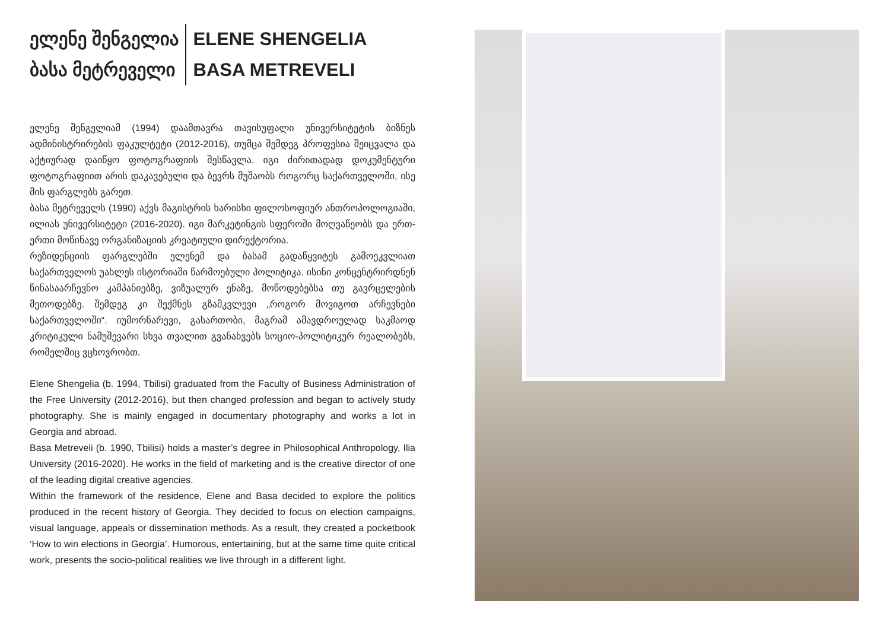ელენე შენგელია
ბასა მეტრეველი
ELENE SHENGELIA
BASA METREVELI
ელენე შენგელიამ (1994) დაამთავრა თავისუფალი უნივერსიტეტის ბიზნეს ადმინისტრირების ფაკულტეტი (2012-2016), თუმცა შემდეგ პროფესია შეიცვალა და აქტიურად დაიწყო ფოტოგრაფიის შესწავლა. იგი ძირითადად დოკუმენტური ფოტოგრაფიით არის დაკავებული და ბევრს მუშაობს როგორც საქართველოში, ისე მის ფარგლებს გარეთ.
ბასა მეტრეველს (1990) აქვს მაგისტრის ხარისხი ფილოსოფიურ ანთროპოლოგიაში, ილიას უნივერსიტეტი (2016-2020). იგი მარკეტინგის სფეროში მოღვაწეობს და ერთ-ერთი მოწინავე ორგანიზაციის კრეატიული დირექტორია.
რეზიდენციის ფარგლებში ელენემ და ბასამ გადაწყვიტეს გამოეკვლიათ საქართველოს უახლეს ისტორიაში წარმოებული პოლიტიკა. ისინი კონცენტრირდნენ წინასაარჩევნო კამპანიებზე, ვიზუალურ ენაზე, მოწოდებებსა თუ გავრცელების მეთოდებზე. შემდეგ კი შექმნეს გზამკვლევი „როგორ მოვიგოთ არჩევნები საქართველოში“. იუმორნარევი, გასართობი, მაგრამ ამავდროულად საკმაოდ კრიტიკული ნამუშევარი სხვა თვალით გვანახვებს სოციო-პოლიტიკურ რეალობებს, რომელშიც ვცხოვრობთ.
Elene Shengelia (b. 1994, Tbilisi) graduated from the Faculty of Business Administration of the Free University (2012-2016), but then changed profession and began to actively study photography. She is mainly engaged in documentary photography and works a lot in Georgia and abroad.
Basa Metreveli (b. 1990, Tbilisi) holds a master’s degree in Philosophical Anthropology, Ilia University (2016-2020). He works in the field of marketing and is the creative director of one of the leading digital creative agencies.
Within the framework of the residence, Elene and Basa decided to explore the politics produced in the recent history of Georgia. They decided to focus on election campaigns, visual language, appeals or dissemination methods. As a result, they created a pocketbook ‘How to win elections in Georgia’. Humorous, entertaining, but at the same time quite critical work, presents the socio-political realities we live through in a different light.